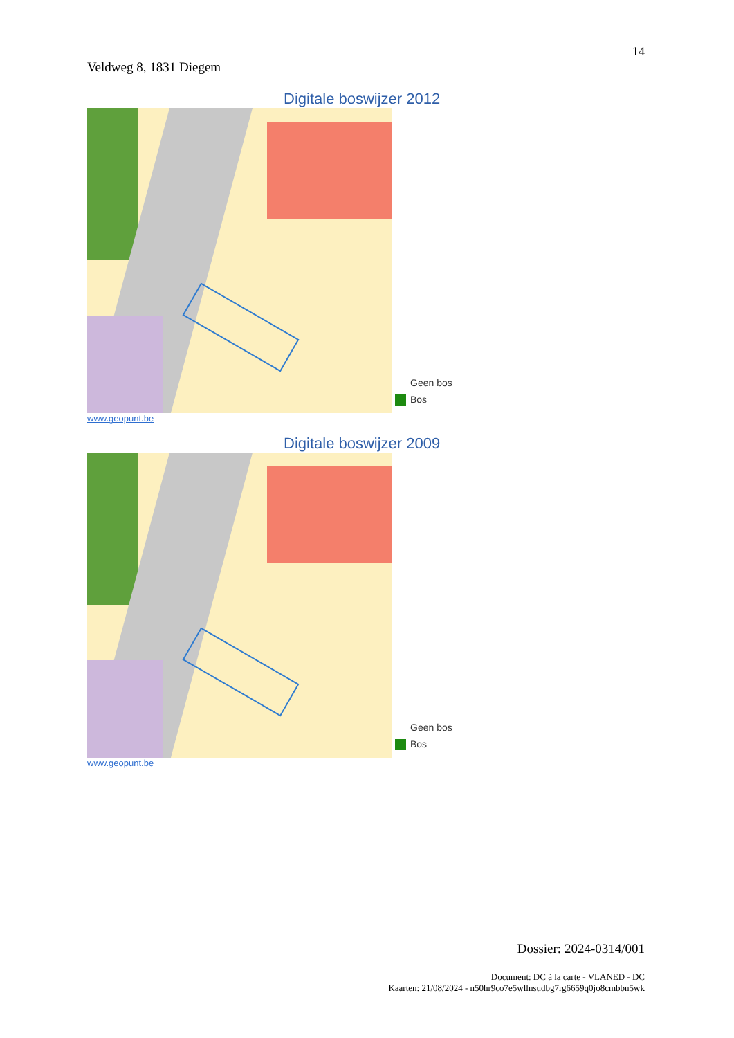14
Veldweg 8, 1831 Diegem
Digitale boswijzer 2012
Geen bos
Bos
www.geopunt.be
Digitale boswijzer 2009
Geen bos
Bos
www.geopunt.be
Dossier: 2024-0314/001
Document: DC à la carte - VLANED - DC
Kaarten: 21/08/2024 - n50hr9co7e5wllnsudbg7rg6659q0jo8cmbbn5wk